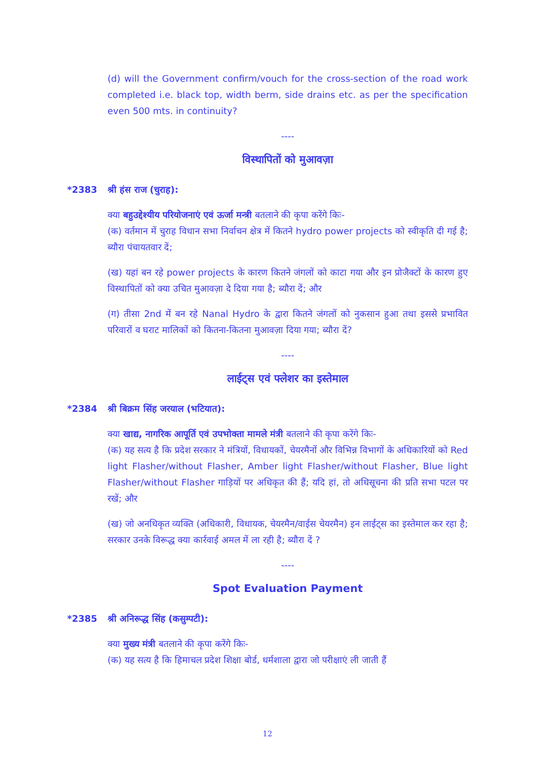(d) will the Government confirm/vouch for the cross-section of the road work completed i.e. black top, width berm, side drains etc. as per the specification even 500 mts. in continuity?
----
विस्थापितों को मुआवज़ा
*2383 श्री हंस राज (चुराह):
क्या बहुउद्देश्यीय परियोजनाएं एवं ऊर्जा मन्त्री बतलाने की कृपा करेंगे किः-
(क) वर्तमान में चुराह विधान सभा निर्वाचन क्षेत्र में कितने hydro power projects को स्वीकृति दी गई है; ब्यौरा पंचायतवार दें;
(ख) यहां बन रहे power projects के कारण कितने जंगलों को काटा गया और इन प्रोजैक्टों के कारण हुए विस्थापितों को क्या उचित मुआवज़ा दे दिया गया है; ब्यौरा दें; और
(ग) तीसा 2nd में बन रहे Nanal Hydro के द्वारा कितने जंगलों को नुकसान हुआ तथा इससे प्रभावित परिवारों व घराट मालिकों को कितना-कितना मुआवज़ा दिया गया; ब्यौरा दें?
----
लाईट्स एवं फ्लेशर का इस्तेमाल
*2384 श्री बिक्रम सिंह जरयाल (भटियात):
क्या खाद्य, नागरिक आपूर्ति एवं उपभोक्ता मामले मंत्री बतलाने की कृपा करेंगे किः-
(क) यह सत्य है कि प्रदेश सरकार ने मंत्रियों, विधायकों, चेयरमैनों और विभिन्न विभागों के अधिकारियों को Red light Flasher/without Flasher, Amber light Flasher/without Flasher, Blue light Flasher/without Flasher गाड़ियों पर अधिकृत की हैं; यदि हां, तो अधिसूचना की प्रति सभा पटल पर रखें; और
(ख) जो अनधिकृत व्यक्ति (अधिकारी, विधायक, चेयरमैन/वाईस चेयरमैन) इन लाईट्स का इस्तेमाल कर रहा है; सरकार उनके विरूद्ध क्या कार्रवाई अमल में ला रही है; ब्यौरा दें ?
----
Spot Evaluation Payment
*2385 श्री अनिरूद्ध सिंह (कसुम्पटी):
क्या मुख्य मंत्री बतलाने की कृपा करेंगे किः-
(क) यह सत्य है कि हिमाचल प्रदेश शिक्षा बोर्ड, धर्मशाला द्वारा जो परीक्षाएं ली जाती हैं
12